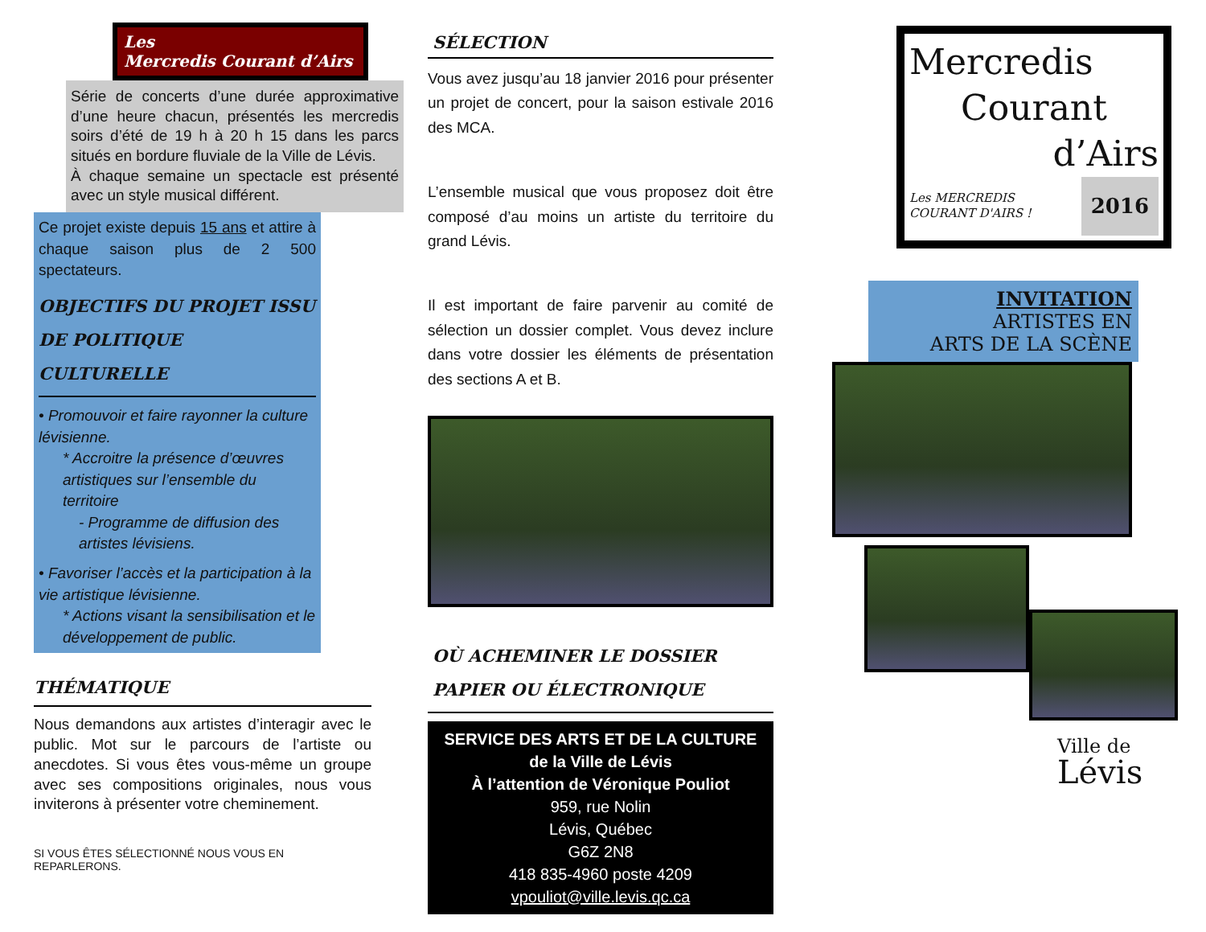Les
Mercredis Courant d’Airs
Série de concerts d’une durée approximative d’une heure chacun, présentés les mercredis soirs d’été de 19 h à 20 h 15 dans les parcs situés en bordure fluviale de la Ville de Lévis.
À chaque semaine un spectacle est présenté avec un style musical différent.
Ce projet existe depuis 15 ans et attire à chaque saison plus de 2 500 spectateurs.
OBJECTIFS DU PROJET ISSU DE POLITIQUE CULTURELLE
• Promouvoir et faire rayonner la culture lévisienne.
* Accroitre la présence d’œuvres artistiques sur l’ensemble du territoire
- Programme de diffusion des artistes lévisiens.
• Favoriser l’accès et la participation à la vie artistique lévisienne.
* Actions visant la sensibilisation et le développement de public.
THÉMATIQUE
Nous demandons aux artistes d’interagir avec le public. Mot sur le parcours de l’artiste ou anecdotes. Si vous êtes vous-même un groupe avec ses compositions originales, nous vous inviterons à présenter votre cheminement.
SI VOUS ÊTES SÉLECTIONNÉ NOUS VOUS EN REPARLERONS.
SÉLECTION
Vous avez jusqu’au 18 janvier 2016 pour présenter un projet de concert, pour la saison estivale 2016 des MCA.
L’ensemble musical que vous proposez doit être composé d’au moins un artiste du territoire du grand Lévis.
Il est important de faire parvenir au comité de sélection un dossier complet. Vous devez inclure dans votre dossier les éléments de présentation des sections A et B.
OÙ ACHEMINER LE DOSSIER PAPIER OU ÉLECTRONIQUE
SERVICE DES ARTS ET DE LA CULTURE
de la Ville de Lévis
À l’attention de Véronique Pouliot
959, rue Nolin
Lévis, Québec
G6Z 2N8
418 835-4960 poste 4209
vpouliot@ville.levis.qc.ca
Mercredis
Courant
d’Airs
Les MERCREDIS
COURANT D'AIRS ! 2016
INVITATION
ARTISTES EN
ARTS DE LA SCÈNE
Ville de
Lévis